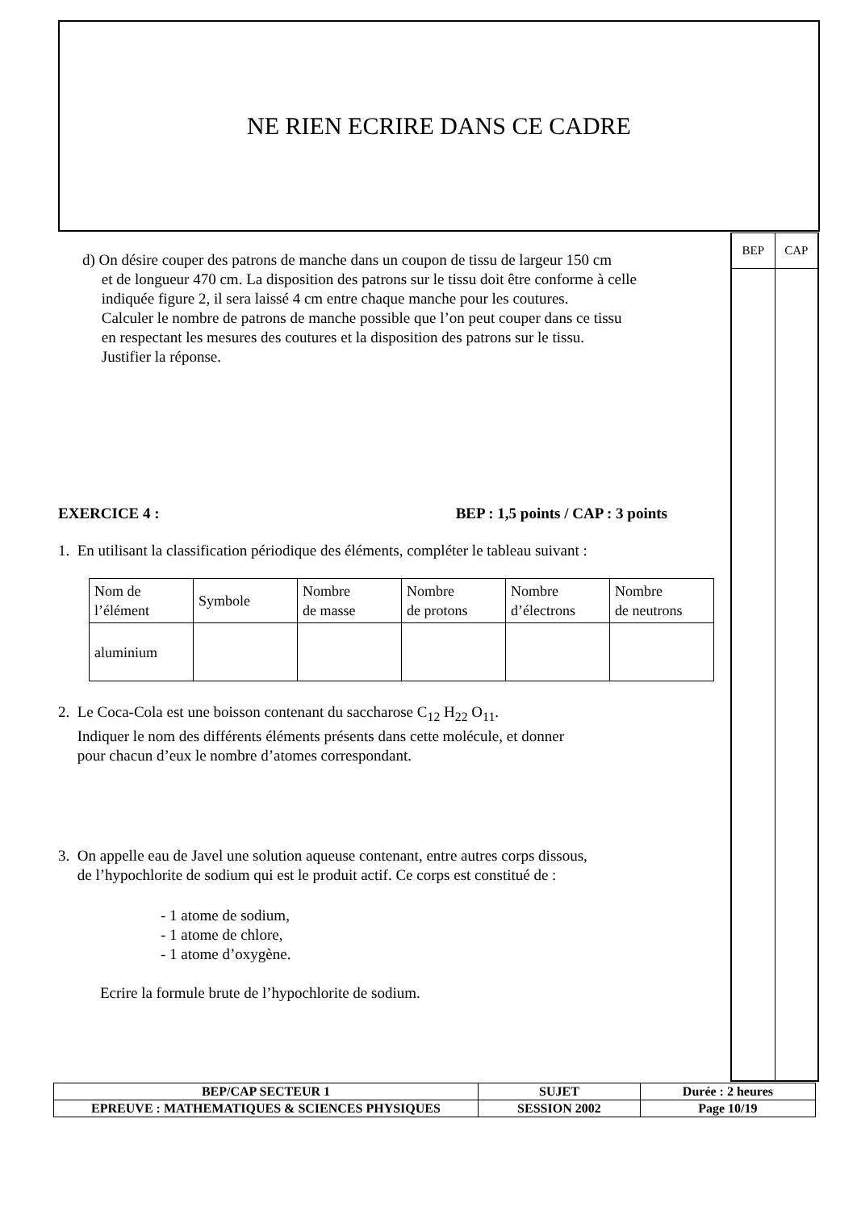NE RIEN ECRIRE DANS CE CADRE
BEP CAP
d) On désire couper des patrons de manche dans un coupon de tissu de largeur 150 cm
et de longueur 470 cm. La disposition des patrons sur le tissu doit être conforme à celle
indiquée figure 2, il sera laissé 4 cm entre chaque manche pour les coutures.
Calculer le nombre de patrons de manche possible que l’on peut couper dans ce tissu
en respectant les mesures des coutures et la disposition des patrons sur le tissu.
Justifier la réponse.
EXERCICE 4 : BEP : 1,5 points / CAP : 3 points
1. En utilisant la classification périodique des éléments, compléter le tableau suivant :
| Nom de l’élément | Symbole | Nombre de masse | Nombre de protons | Nombre d’électrons | Nombre de neutrons |
| aluminium | | | | | |
2. Le Coca-Cola est une boisson contenant du saccharose C<sub>12</sub> H<sub>22</sub> O<sub>11</sub>.
Indiquer le nom des différents éléments présents dans cette molécule, et donner
pour chacun d’eux le nombre d’atomes correspondant.
3. On appelle eau de Javel une solution aqueuse contenant, entre autres corps dissous,
de l’hypochlorite de sodium qui est le produit actif. Ce corps est constitué de :
- 1 atome de sodium,
- 1 atome de chlore,
- 1 atome d’oxygène.
Ecrire la formule brute de l’hypochlorite de sodium.
| BEP/CAP SECTEUR 1 | SUJET | Durée : 2 heures |
| EPREUVE : MATHEMATIQUES & SCIENCES PHYSIQUES | SESSION 2002 | Page 10/19 |